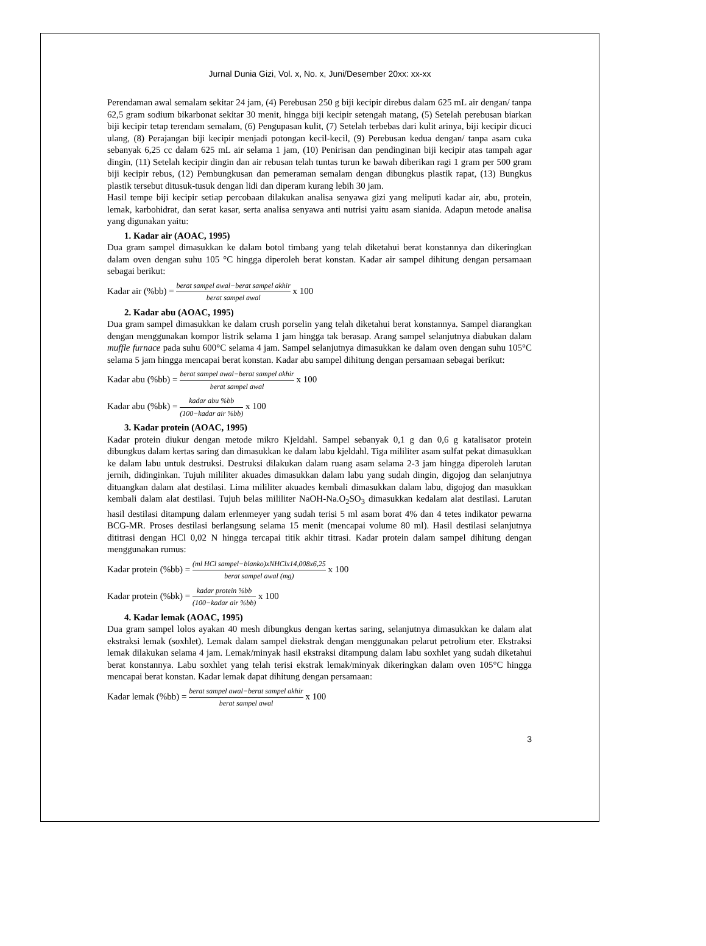Jurnal Dunia Gizi, Vol. x, No. x, Juni/Desember 20xx: xx-xx
Perendaman awal semalam sekitar 24 jam, (4) Perebusan 250 g biji kecipir direbus dalam 625 mL air dengan/ tanpa 62,5 gram sodium bikarbonat sekitar 30 menit, hingga biji kecipir setengah matang, (5) Setelah perebusan biarkan biji kecipir tetap terendam semalam, (6) Pengupasan kulit, (7) Setelah terbebas dari kulit arinya, biji kecipir dicuci ulang, (8) Perajangan biji kecipir menjadi potongan kecil-kecil, (9) Perebusan kedua dengan/ tanpa asam cuka sebanyak 6,25 cc dalam 625 mL air selama 1 jam, (10) Penirisan dan pendinginan biji kecipir atas tampah agar dingin, (11) Setelah kecipir dingin dan air rebusan telah tuntas turun ke bawah diberikan ragi 1 gram per 500 gram biji kecipir rebus, (12) Pembungkusan dan pemeraman semalam dengan dibungkus plastik rapat, (13) Bungkus plastik tersebut ditusuk-tusuk dengan lidi dan diperam kurang lebih 30 jam.
Hasil tempe biji kecipir setiap percobaan dilakukan analisa senyawa gizi yang meliputi kadar air, abu, protein, lemak, karbohidrat, dan serat kasar, serta analisa senyawa anti nutrisi yaitu asam sianida. Adapun metode analisa yang digunakan yaitu:
1. Kadar air (AOAC, 1995)
Dua gram sampel dimasukkan ke dalam botol timbang yang telah diketahui berat konstannya dan dikeringkan dalam oven dengan suhu 105 °C hingga diperoleh berat konstan. Kadar air sampel dihitung dengan persamaan sebagai berikut:
Kadar air (%bb) = berat sampel awal−berat sampel akhir berat sampel awal x 100
2. Kadar abu (AOAC, 1995)
Dua gram sampel dimasukkan ke dalam crush porselin yang telah diketahui berat konstannya. Sampel diarangkan dengan menggunakan kompor listrik selama 1 jam hingga tak berasap. Arang sampel selanjutnya diabukan dalam muffle furnace pada suhu 600°C selama 4 jam. Sampel selanjutnya dimasukkan ke dalam oven dengan suhu 105°C selama 5 jam hingga mencapai berat konstan. Kadar abu sampel dihitung dengan persamaan sebagai berikut:
Kadar abu (%bb) = berat sampel awal−berat sampel akhir berat sampel awal x 100
Kadar abu (%bk) = kadar abu %bb (100−kadar air %bb) x 100
3. Kadar protein (AOAC, 1995)
Kadar protein diukur dengan metode mikro Kjeldahl. Sampel sebanyak 0,1 g dan 0,6 g katalisator protein dibungkus dalam kertas saring dan dimasukkan ke dalam labu kjeldahl. Tiga mililiter asam sulfat pekat dimasukkan ke dalam labu untuk destruksi. Destruksi dilakukan dalam ruang asam selama 2-3 jam hingga diperoleh larutan jernih, didinginkan. Tujuh mililiter akuades dimasukkan dalam labu yang sudah dingin, digojog dan selanjutnya dituangkan dalam alat destilasi. Lima mililiter akuades kembali dimasukkan dalam labu, digojog dan masukkan kembali dalam alat destilasi. Tujuh belas mililiter NaOH-Na.O<sub>2</sub>SO<sub>3</sub> dimasukkan kedalam alat destilasi. Larutan hasil destilasi ditampung dalam erlenmeyer yang sudah terisi 5 ml asam borat 4% dan 4 tetes indikator pewarna BCG-MR. Proses destilasi berlangsung selama 15 menit (mencapai volume 80 ml). Hasil destilasi selanjutnya dititrasi dengan HCl 0,02 N hingga tercapai titik akhir titrasi. Kadar protein dalam sampel dihitung dengan menggunakan rumus:
Kadar protein (%bb) = (ml HCl sampel−blanko)xNHClx14,008x6,25 berat sampel awal (mg) x 100
Kadar protein (%bk) = kadar protein %bb (100−kadar air %bb) x 100
4. Kadar lemak (AOAC, 1995)
Dua gram sampel lolos ayakan 40 mesh dibungkus dengan kertas saring, selanjutnya dimasukkan ke dalam alat ekstraksi lemak (soxhlet). Lemak dalam sampel diekstrak dengan menggunakan pelarut petrolium eter. Ekstraksi lemak dilakukan selama 4 jam. Lemak/minyak hasil ekstraksi ditampung dalam labu soxhlet yang sudah diketahui berat konstannya. Labu soxhlet yang telah terisi ekstrak lemak/minyak dikeringkan dalam oven 105°C hingga mencapai berat konstan. Kadar lemak dapat dihitung dengan persamaan:
Kadar lemak (%bb) = berat sampel awal−berat sampel akhir berat sampel awal x 100
3